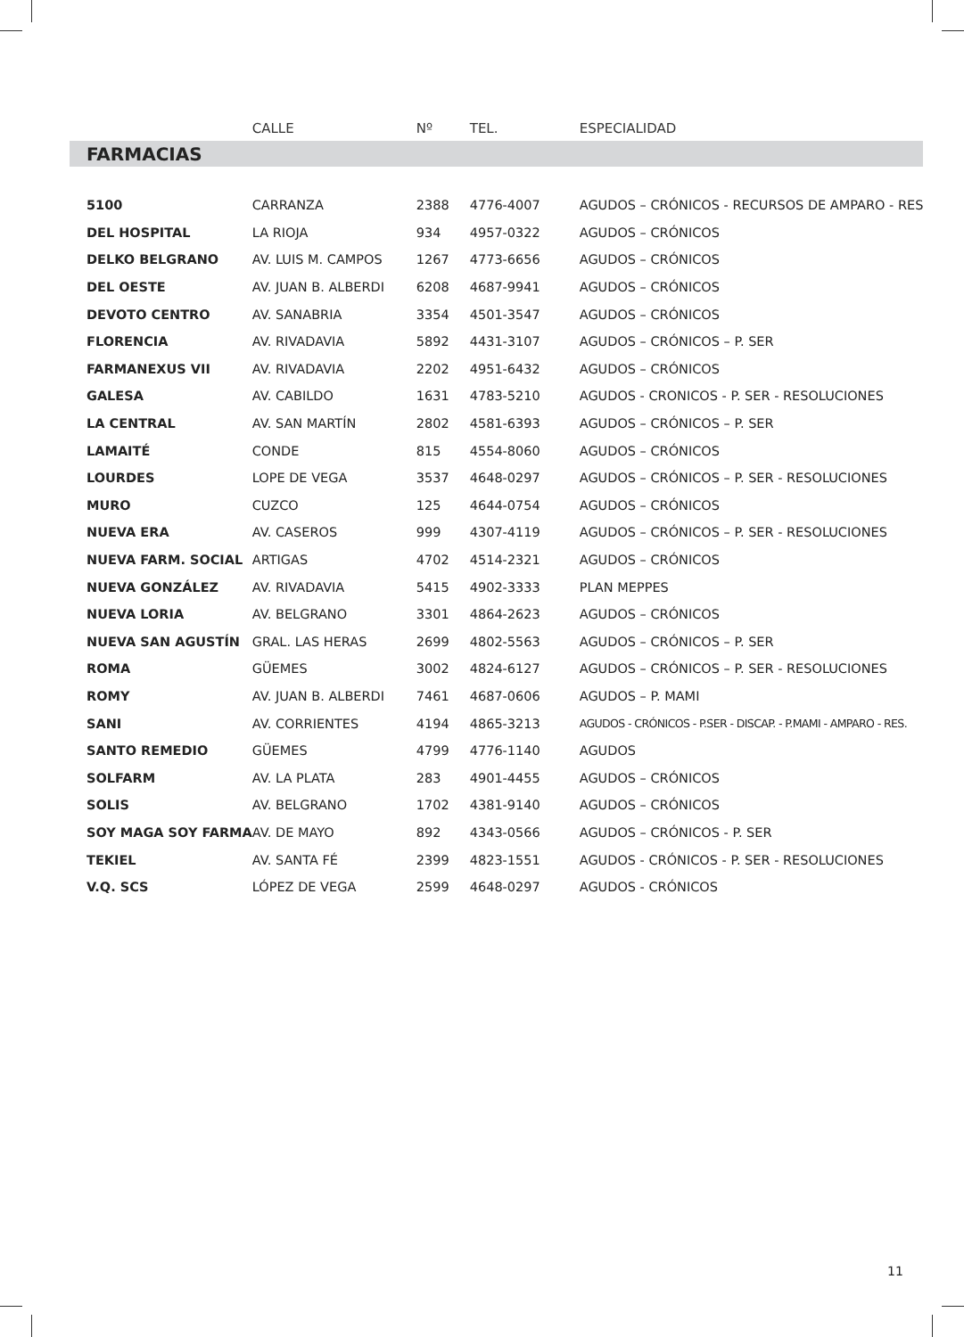| | CALLE | Nº | TEL. | ESPECIALIDAD |
| --- | --- | --- | --- | --- |
| FARMACIAS | | | | |
| 5100 | CARRANZA | 2388 | 4776-4007 | AGUDOS – CRÓNICOS - RECURSOS DE AMPARO - RES |
| DEL HOSPITAL | LA RIOJA | 934 | 4957-0322 | AGUDOS – CRÓNICOS |
| DELKO BELGRANO | AV. LUIS M. CAMPOS | 1267 | 4773-6656 | AGUDOS – CRÓNICOS |
| DEL OESTE | AV. JUAN B. ALBERDI | 6208 | 4687-9941 | AGUDOS – CRÓNICOS |
| DEVOTO CENTRO | AV. SANABRIA | 3354 | 4501-3547 | AGUDOS – CRÓNICOS |
| FLORENCIA | AV. RIVADAVIA | 5892 | 4431-3107 | AGUDOS – CRÓNICOS – P. SER |
| FARMANEXUS VII | AV. RIVADAVIA | 2202 | 4951-6432 | AGUDOS – CRÓNICOS |
| GALESA | AV. CABILDO | 1631 | 4783-5210 | AGUDOS - CRONICOS - P. SER - RESOLUCIONES |
| LA CENTRAL | AV. SAN MARTÍN | 2802 | 4581-6393 | AGUDOS – CRÓNICOS – P. SER |
| LAMAITÉ | CONDE | 815 | 4554-8060 | AGUDOS – CRÓNICOS |
| LOURDES | LOPE DE VEGA | 3537 | 4648-0297 | AGUDOS – CRÓNICOS – P. SER - RESOLUCIONES |
| MURO | CUZCO | 125 | 4644-0754 | AGUDOS – CRÓNICOS |
| NUEVA ERA | AV. CASEROS | 999 | 4307-4119 | AGUDOS – CRÓNICOS – P. SER - RESOLUCIONES |
| NUEVA FARM. SOCIAL | ARTIGAS | 4702 | 4514-2321 | AGUDOS – CRÓNICOS |
| NUEVA GONZÁLEZ | AV. RIVADAVIA | 5415 | 4902-3333 | PLAN MEPPES |
| NUEVA LORIA | AV. BELGRANO | 3301 | 4864-2623 | AGUDOS – CRÓNICOS |
| NUEVA SAN AGUSTÍN | GRAL. LAS HERAS | 2699 | 4802-5563 | AGUDOS – CRÓNICOS – P. SER |
| ROMA | GÜEMES | 3002 | 4824-6127 | AGUDOS – CRÓNICOS – P. SER - RESOLUCIONES |
| ROMY | AV. JUAN B. ALBERDI | 7461 | 4687-0606 | AGUDOS – P. MAMI |
| SANI | AV. CORRIENTES | 4194 | 4865-3213 | AGUDOS - CRÓNICOS - P.SER - DISCAP. - P.MAMI - AMPARO - RES. |
| SANTO REMEDIO | GÜEMES | 4799 | 4776-1140 | AGUDOS |
| SOLFARM | AV. LA PLATA | 283 | 4901-4455 | AGUDOS – CRÓNICOS |
| SOLIS | AV. BELGRANO | 1702 | 4381-9140 | AGUDOS – CRÓNICOS |
| SOY MAGA SOY FARMA | AV. DE MAYO | 892 | 4343-0566 | AGUDOS – CRÓNICOS - P. SER |
| TEKIEL | AV. SANTA FÉ | 2399 | 4823-1551 | AGUDOS - CRÓNICOS - P. SER - RESOLUCIONES |
| V.Q. SCS | LÓPEZ DE VEGA | 2599 | 4648-0297 | AGUDOS - CRÓNICOS |
11